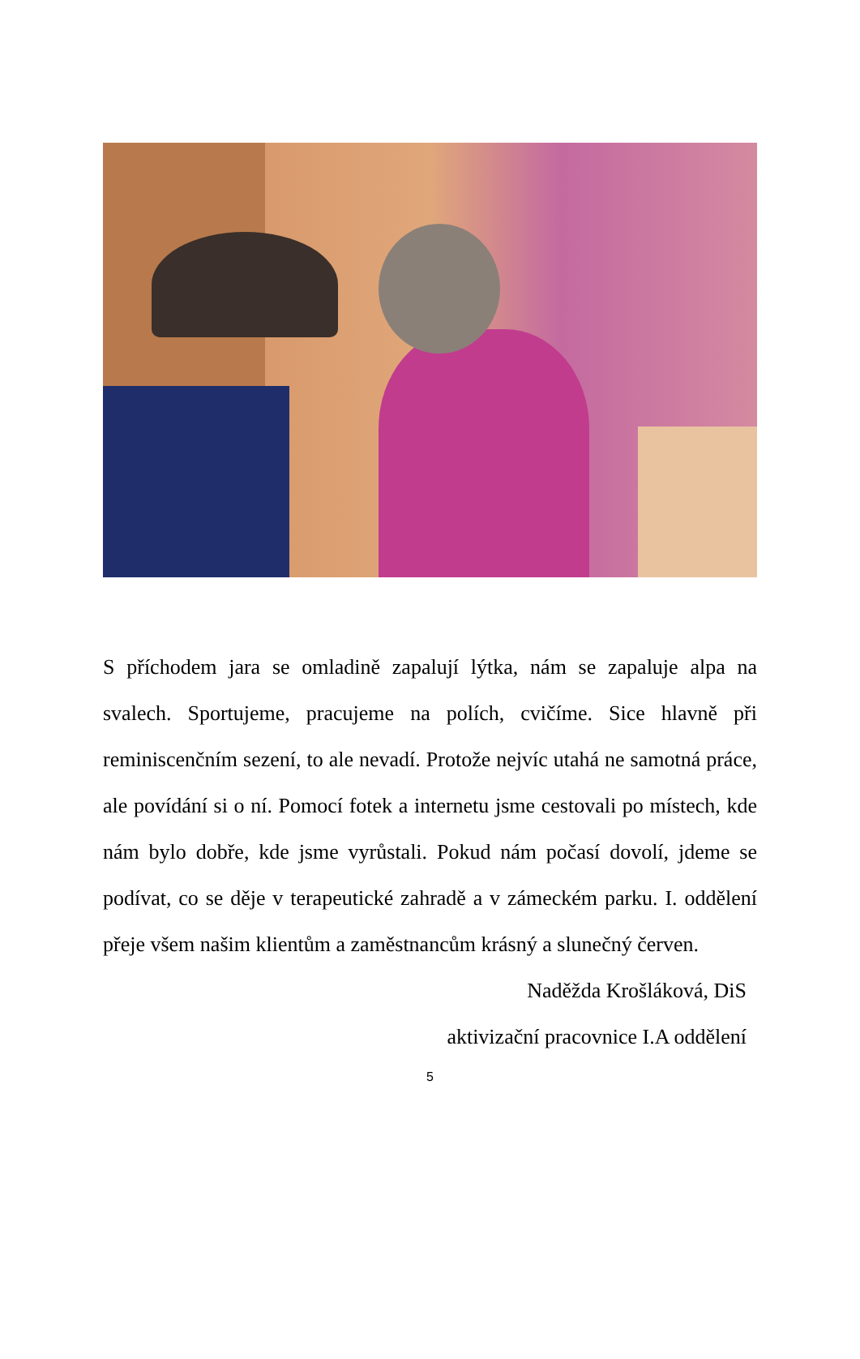S příchodem jara se omladině zapalují lýtka, nám se zapaluje alpa na svalech. Sportujeme, pracujeme na polích, cvičíme. Sice hlavně při reminiscenčním sezení, to ale nevadí. Protože nejvíc utahá ne samotná práce, ale povídání si o ní. Pomocí fotek a internetu jsme cestovali po místech, kde nám bylo dobře, kde jsme vyrůstali. Pokud nám počasí dovolí, jdeme se podívat, co se děje v terapeutické zahradě a v zámeckém parku. I. oddělení přeje všem našim klientům a zaměstnancům krásný a slunečný červen.
Naděžda Krošláková, DiS
aktivizační pracovnice I.A oddělení
5